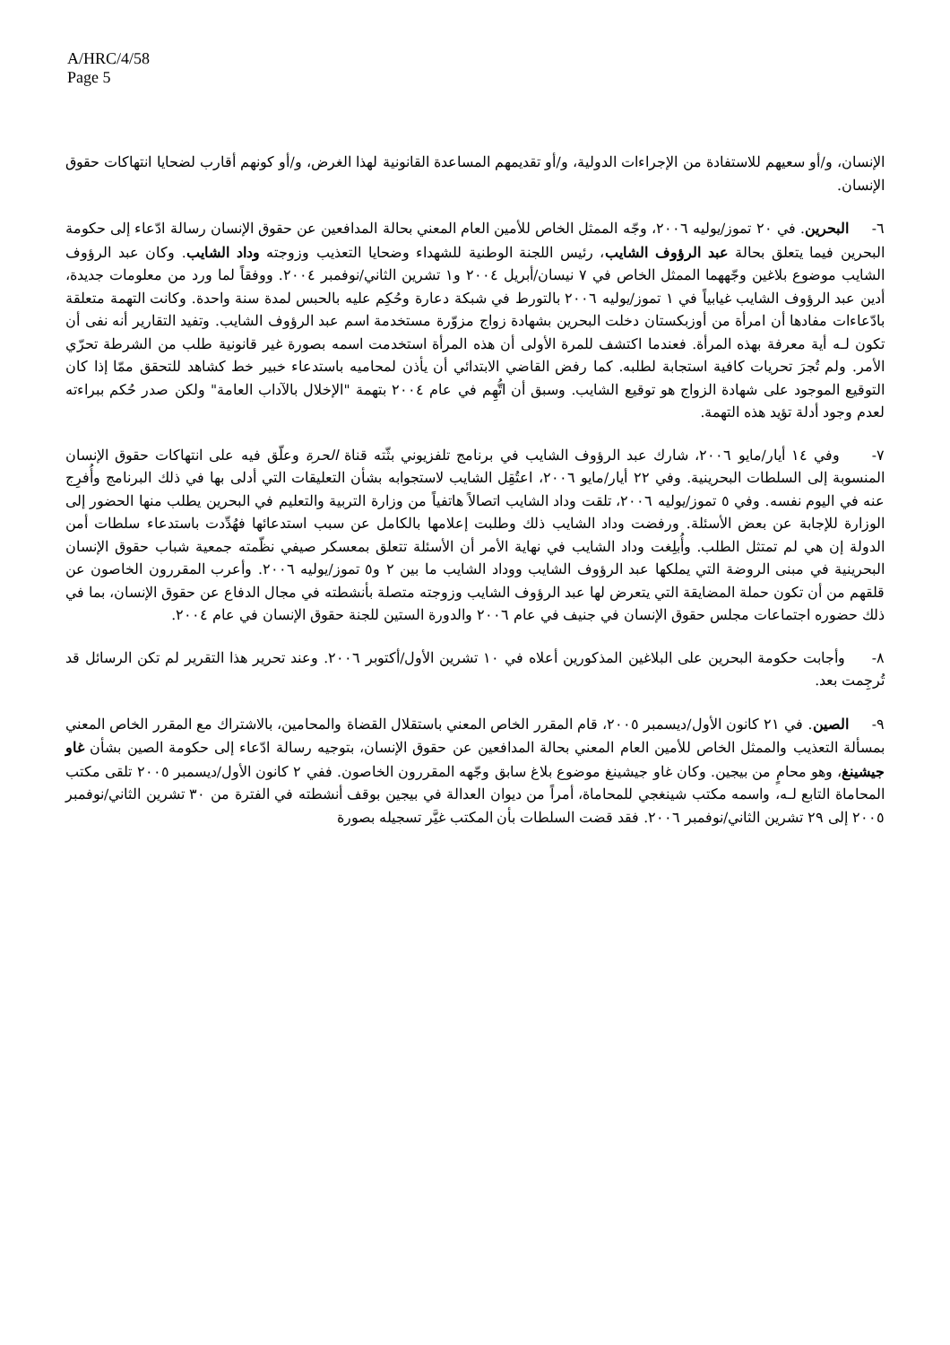A/HRC/4/58
Page 5
الإنسان، و/أو سعيهم للاستفادة من الإجراءات الدولية، و/أو تقديمهم المساعدة القانونية لهذا الغرض، و/أو كونهم أقارب لضحايا انتهاكات حقوق الإنسان.
٦- البحرين. في ٢٠ تموز/يوليه ٢٠٠٦، وجّه الممثل الخاص للأمين العام المعني بحالة المدافعين عن حقوق الإنسان رسالة ادّعاء إلى حكومة البحرين فيما يتعلق بحالة عبد الرؤوف الشايب، رئيس اللجنة الوطنية للشهداء وضحايا التعذيب وزوجته وداد الشايب. وكان عبد الرؤوف الشايب موضوع بلاغين وجّههما الممثل الخاص في ٧ نيسان/أبريل ٢٠٠٤ و١ تشرين الثاني/نوفمبر ٢٠٠٤. ووفقاً لما ورد من معلومات جديدة، أدين عبد الرؤوف الشايب غيابياً في ١ تموز/يوليه ٢٠٠٦ بالتورط في شبكة دعارة وحُكِم عليه بالحبس لمدة سنة واحدة. وكانت التهمة متعلقة بادّعاءات مفادها أن امرأة من أوزبكستان دخلت البحرين بشهادة زواج مزوّرة مستخدمة اسم عبد الرؤوف الشايب. وتفيد التقارير أنه نفى أن تكون لـه أية معرفة بهذه المرأة. فعندما اكتشف للمرة الأولى أن هذه المرأة استخدمت اسمه بصورة غير قانونية طلب من الشرطة تحرّي الأمر. ولم تُجرَ تحريات كافية استجابة لطلبه. كما رفض القاضي الابتدائي أن يأذن لمحاميه باستدعاء خبير خط كشاهد للتحقق ممّا إذا كان التوقيع الموجود على شهادة الزواج هو توقيع الشايب. وسبق أن اتُّهِم في عام ٢٠٠٤ بتهمة "الإخلال بالآداب العامة" ولكن صدر حُكم ببراءته لعدم وجود أدلة تؤيد هذه التهمة.
٧- وفي ١٤ أيار/مايو ٢٠٠٦، شارك عبد الرؤوف الشايب في برنامج تلفزيوني بثّته قناة الحرة وعلّق فيه على انتهاكات حقوق الإنسان المنسوبة إلى السلطات البحرينية. وفي ٢٢ أيار/مايو ٢٠٠٦، اعتُقِل الشايب لاستجوابه بشأن التعليقات التي أدلى بها في ذلك البرنامج وأُفرِج عنه في اليوم نفسه. وفي ٥ تموز/يوليه ٢٠٠٦، تلقت وداد الشايب اتصالاً هاتفياً من وزارة التربية والتعليم في البحرين يطلب منها الحضور إلى الوزارة للإجابة عن بعض الأسئلة. ورفضت وداد الشايب ذلك وطلبت إعلامها بالكامل عن سبب استدعائها فهُدِّدت باستدعاء سلطات أمن الدولة إن هي لم تمتثل الطلب. وأُبلِغت وداد الشايب في نهاية الأمر أن الأسئلة تتعلق بمعسكر صيفي نظّمته جمعية شباب حقوق الإنسان البحرينية في مبنى الروضة التي يملكها عبد الرؤوف الشايب ووداد الشايب ما بين ٢ و٥ تموز/يوليه ٢٠٠٦. وأعرب المقررون الخاصون عن قلقهم من أن تكون حملة المضايقة التي يتعرض لها عبد الرؤوف الشايب وزوجته متصلة بأنشطته في مجال الدفاع عن حقوق الإنسان، بما في ذلك حضوره اجتماعات مجلس حقوق الإنسان في جنيف في عام ٢٠٠٦ والدورة الستين للجنة حقوق الإنسان في عام ٢٠٠٤.
٨- وأجابت حكومة البحرين على البلاغين المذكورين أعلاه في ١٠ تشرين الأول/أكتوبر ٢٠٠٦. وعند تحرير هذا التقرير لم تكن الرسائل قد تُرجِمت بعد.
٩- الصين. في ٢١ كانون الأول/ديسمبر ٢٠٠٥، قام المقرر الخاص المعني باستقلال القضاة والمحامين، بالاشتراك مع المقرر الخاص المعني بمسألة التعذيب والممثل الخاص للأمين العام المعني بحالة المدافعين عن حقوق الإنسان، بتوجيه رسالة ادّعاء إلى حكومة الصين بشأن غاو جيشينغ، وهو محامٍ من بيجين. وكان غاو جيشينغ موضوع بلاغ سابق وجّهه المقررون الخاصون. ففي ٢ كانون الأول/ديسمبر ٢٠٠٥ تلقى مكتب المحاماة التابع لـه، واسمه مكتب شينغجي للمحاماة، أمراً من ديوان العدالة في بيجين بوقف أنشطته في الفترة من ٣٠ تشرين الثاني/نوفمبر ٢٠٠٥ إلى ٢٩ تشرين الثاني/نوفمبر ٢٠٠٦. فقد قضت السلطات بأن المكتب غيَّر تسجيله بصورة